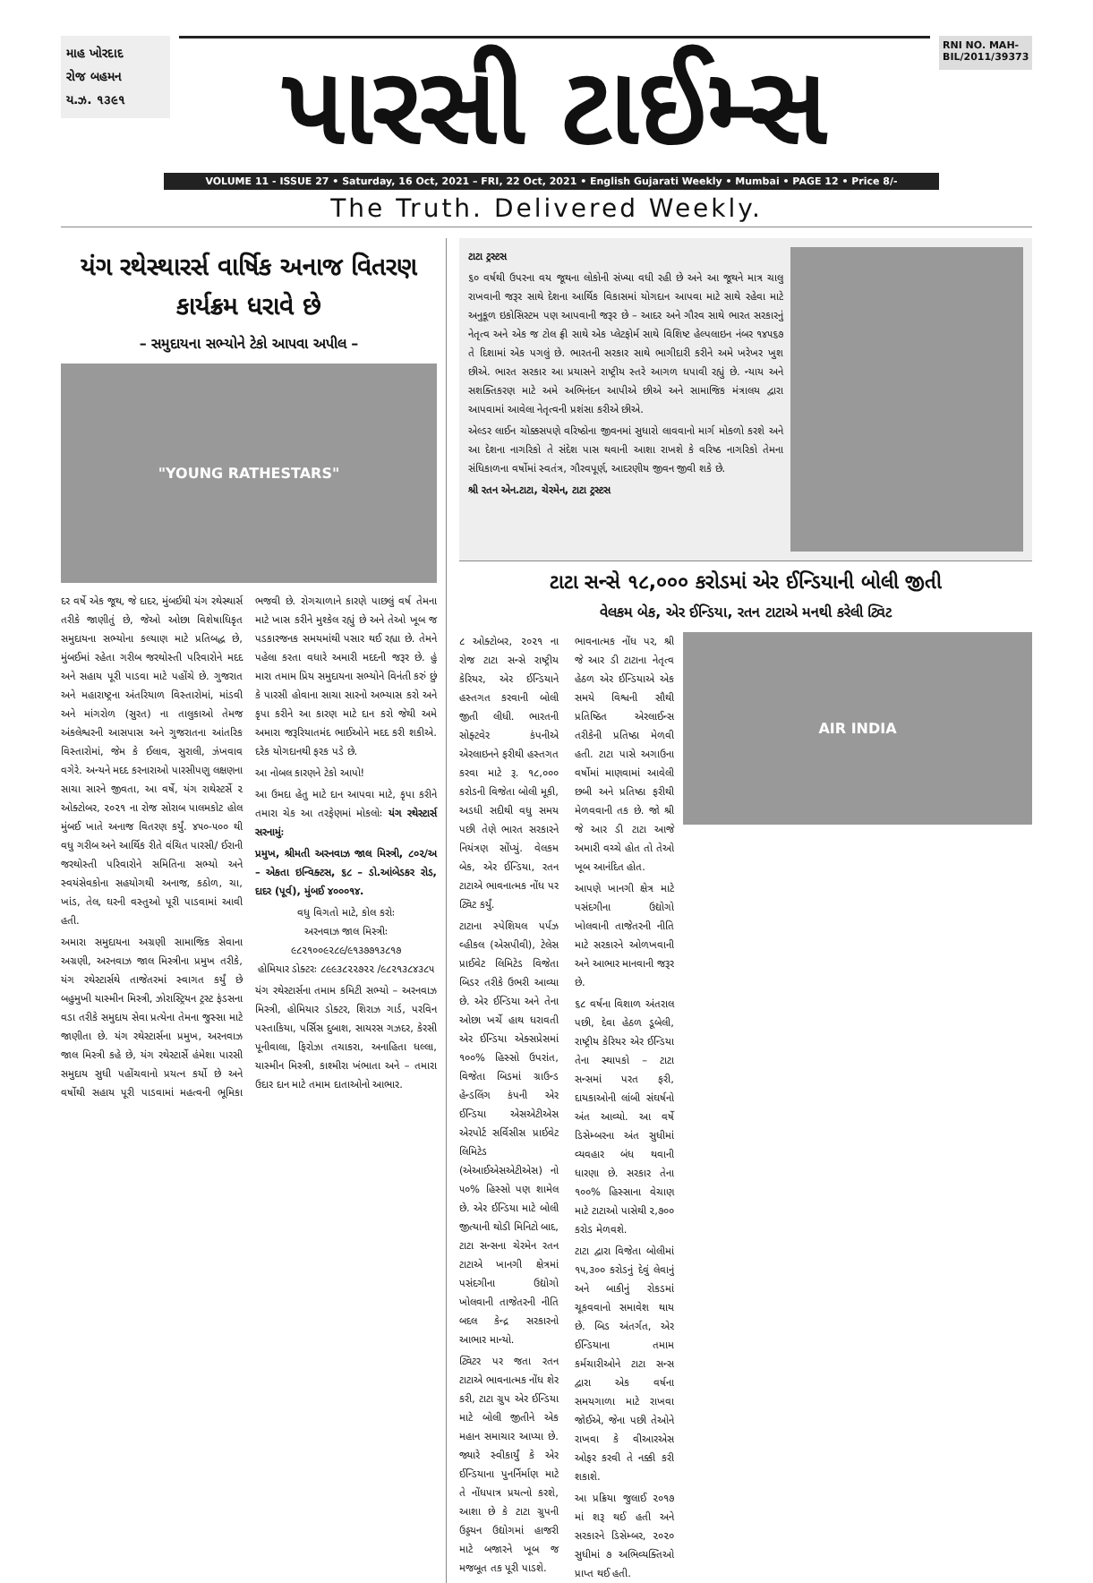માહ ખોરદાદ
રોજ બહમન
ય.ઝ. ૧૩૯૧
પારસી ટાઈમ્સ
RNI NO. MAH-BIL/2011/39373
VOLUME 11 - ISSUE 27 • Saturday, 16 Oct, 2021 – FRI, 22 Oct, 2021 • English Gujarati Weekly • Mumbai • PAGE 12 • Price 8/-
The Truth. Delivered Weekly.
યંગ રથેસ્થારર્સ વાર્ષિક અનાજ વિતરણ કાર્યક્રમ ધરાવે છે
– સમુદાયના સભ્યોને ટેકો આપવા અપીલ –
"YOUNG RATHESTARS"
દર વર્ષે એક જૂથ, જે દાદર, મુંબઈથી યંગ રથેસ્થાર્સ તરીકે જાણીતું છે, જેઓ ઓછા વિશેષાધિકૃત સમુદાયના સભ્યોના કલ્યાણ માટે પ્રતિબદ્ધ છે, મુંબઈમાં રહેતા ગરીબ જરથોસ્તી પરિવારોને મદદ અને સહાય પૂરી પાડવા માટે પહોંચે છે. ગુજરાત અને મહારાષ્ટ્રના અંતરિયાળ વિસ્તારોમાં, માંડવી અને માંગરોળ (સુરત) ના તાલુકાઓ તેમજ અંકલેશ્વરની આસપાસ અને ગુજરાતના આંતરિક વિસ્તારોમાં, જેમ કે ઈલાવ, સુરાલી, ઝંખવાવ વગેરે. અન્યને મદદ કરનારાઓ પારસીપણુ લક્ષણના સાચા સારને જીવતા, આ વર્ષે, યંગ રાથેસ્ટર્સે ૨ ઓક્ટોબર, ૨૦૨૧ ના રોજ સોરાબ પાલમકોટ હોલ મુંબઈ ખાતે અનાજ વિતરણ કર્યું. ૪૫૦-૫૦૦ થી વધુ ગરીબ અને આર્થિક રીતે વંચિત પારસી/ ઈરાની જરથોસ્તી પરિવારોને સમિતિના સભ્યો અને સ્વયંસેવકોના સહયોગથી અનાજ, કઠોળ, ચા, ખાંડ, તેલ, ઘરની વસ્તુઓ પૂરી પાડવામાં આવી હતી.
અમારા સમુદાયના અગ્રણી સામાજિક સેવાના અગ્રણી, અરનવાઝ જાલ મિસ્ત્રીના પ્રમુખ તરીકે, યંગ રથેસ્ટાર્સથે તાજેતરમાં સ્વાગત કર્યું છે બહુમુખી યાસ્મીન મિસ્ત્રી, ઝોરાસ્ટ્રિયન ટ્રસ્ટ ફંડસના વડા તરીકે સમુદાય સેવા પ્રત્યેના તેમના જુસ્સા માટે જાણીતા છે. યંગ રથેસ્ટાર્સના પ્રમુખ, અરનવાઝ જાલ મિસ્ત્રી કહે છે, યંગ રથેસ્ટાર્સે હંમેશા પારસી સમુદાય સુધી પહોંચવાનો પ્રયત્ન કર્યો છે અને વર્ષોથી સહાય પૂરી પાડવામાં મહત્વની ભૂમિકા ભજવી છે. રોગચાળાને કારણે પાછલું વર્ષ તેમના માટે ખાસ કરીને મુશ્કેલ રહ્યું છે અને તેઓ ખૂબ જ પડકારજનક સમયમાંથી પસાર થઈ રહ્યા છે. તેમને પહેલા કરતા વધારે અમારી મદદની જરૂર છે. હું મારા તમામ પ્રિય સમુદાયના સભ્યોને વિનંતી કરું છું કે પારસી હોવાના સાચા સારનો અભ્યાસ કરો અને કૃપા કરીને આ કારણ માટે દાન કરો જેથી અમે અમારા જરૂરિયાતમંદ ભાઈઓને મદદ કરી શકીએ. દરેક યોગદાનથી ફરક પડે છે.
આ નોબલ કારણને ટેકો આપો!
આ ઉમદા હેતુ માટે દાન આપવા માટે, કૃપા કરીને તમારા ચેક આ તરફેણમાં મોકલોઃ યંગ રથેસ્ટાર્સ સરનામુંઃ
પ્રમુખ, શ્રીમતી અરનવાઝ જાલ મિસ્ત્રી, ૮૦૨/અ – એકતા ઇન્વિક્ટસ, ૬૮ – ડો.આંબેડકર રોડ, દાદર (પૂર્વ), મુંબઈ ૪૦૦૦૧૪.
વધુ વિગતો માટે, કોલ કરોઃ
અરનવાઝ જાલ મિસ્ત્રીઃ
૯૮૨૧૦૦૯૨૮૯/૯૧૩૭૭૧૩૮૧૭
હોમિયાર ડોક્ટરઃ ૮૯૯૩૮૨૨૭૨૨ /૯૮૨૧૩૮૪૩૮૫
યંગ રથેસ્ટાર્સના તમામ કમિટી સભ્યો – અરનવાઝ મિસ્ત્રી, હોમિયાર ડોક્ટર, શિરાઝ ગાર્ડ, પરવિન પસ્તાકિયા, પર્સિસ દુબાશ, સાયરસ ગઝદર, કેરસી પૂનીવાલા, ફિરોઝા તચાકરા, અનાહિતા ધલ્લા, યાસ્મીન મિસ્ત્રી, કાશ્મીરા ખંભાતા અને – તમારા ઉદાર દાન માટે તમામ દાતાઓનો આભાર.
ટાટા ટ્રસ્ટસ
૬૦ વર્ષથી ઉપરના વય જૂથના લોકોની સંખ્યા વધી રહી છે અને આ જૂથને માત્ર ચાલુ રાખવાની જરૂર સાથે દેશના આર્થિક વિકાસમાં યોગદાન આપવા માટે સાથે રહેવા માટે અનુકૂળ ઇકોસિસ્ટમ પણ આપવાની જરૂર છે – આદર અને ગૌરવ સાથે ભારત સરકારનું નેતૃત્વ અને એક જ ટોલ ફ્રી સાથે એક પ્લેટફોર્મ સાથે વિશિષ્ટ હેલ્પલાઇન નંબર ૧૪૫૬૭ તે દિશામાં એક પગલું છે. ભારતની સરકાર સાથે ભાગીદારી કરીને અમે ખરેખર ખુશ છીએ. ભારત સરકાર આ પ્રયાસને રાષ્ટ્રીય સ્તરે આગળ ધપાવી રહ્યું છે. ન્યાય અને સશક્તિકરણ માટે અમે અભિનંદન આપીએ છીએ અને સામાજિક મંત્રાલય દ્વારા આપવામાં આવેલા નેતૃત્વની પ્રશંસા કરીએ છીએ.
એલ્ડર લાઈન ચોક્કસપણે વરિષ્ઠોના જીવનમાં સુધારો લાવવાનો માર્ગ મોકળો કરશે અને આ દેશના નાગરિકો તે સંદેશ પાસ થવાની આશા રાખશે કે વરિષ્ઠ નાગરિકો તેમના સંધિકાળના વર્ષોમાં સ્વતંત્ર, ગૌરવપૂર્ણ, આદરણીય જીવન જીવી શકે છે.
શ્રી રતન એન.ટાટા, ચેરમેન, ટાટા ટ્રસ્ટસ
ટાટા સન્સે ૧૮,૦૦૦ કરોડમાં એર ઈન્ડિયાની બોલી જીતી
વેલકમ બેક, એર ઈન્ડિયા, રતન ટાટાએ મનથી કરેલી ટ્વિટ
AIR INDIA
૮ ઓક્ટોબર, ૨૦૨૧ ના રોજ ટાટા સન્સે રાષ્ટ્રીય કેરિયર, એર ઈન્ડિયાને હસ્તગત કરવાની બોલી જીતી લીધી. ભારતની સોફ્ટવેર કંપનીએ એરલાઇનને ફરીથી હસ્તગત કરવા માટે રૂ. ૧૮,૦૦૦ કરોડની વિજેતા બોલી મૂકી, અડધી સદીથી વધુ સમય પછી તેણે ભારત સરકારને નિયંત્રણ સોંપ્યું. વેલકમ બેક, એર ઈન્ડિયા, રતન ટાટાએ ભાવનાત્મક નોંધ પર ટ્વિટ કર્યું.
ટાટાના સ્પેશિયલ પર્પઝ વ્હીકલ (એસપીવી), ટેલેસ પ્રાઈવેટ લિમિટેડ વિજેતા બિડર તરીકે ઉભરી આવ્યા છે. એર ઈન્ડિયા અને તેના ઓછા ખર્ચે હાથ ધરાવતી એર ઈન્ડિયા એક્સપ્રેસમાં ૧૦૦% હિસ્સો ઉપરાંત, વિજેતા બિડમાં ગ્રાઉન્ડ હેન્ડલિંગ કંપની એર ઈન્ડિયા એસએટીએસ એરપોર્ટ સર્વિસીસ પ્રાઈવેટ લિમિટેડ (એઆઈએસએટીએસ) નો ૫૦% હિસ્સો પણ શામેલ છે. એર ઈન્ડિયા માટે બોલી જીત્યાની થોડી મિનિટો બાદ, ટાટા સન્સના ચેરમેન રતન ટાટાએ ખાનગી ક્ષેત્રમાં પસંદગીના ઉદ્યોગો ખોલવાની તાજેતરની નીતિ બદલ કેન્દ્ર સરકારનો આભાર માન્યો.
ટ્વિટર પર જતા રતન ટાટાએ ભાવનાત્મક નોંધ શેર કરી, ટાટા ગ્રુપ એર ઈન્ડિયા માટે બોલી જીતીને એક મહાન સમાચાર આપ્યા છે. જ્યારે સ્વીકાર્યું કે એર ઈન્ડિયાના પુનર્નિર્માણ માટે તે નોંધપાત્ર પ્રયત્નો કરશે, આશા છે કે ટાટા ગ્રુપની ઉડ્ડયન ઉદ્યોગમાં હાજરી માટે બજારને ખૂબ જ મજબૂત તક પૂરી પાડશે.
ભાવનાત્મક નોંધ પર, શ્રી જે આર ડી ટાટાના નેતૃત્વ હેઠળ એર ઈન્ડિયાએ એક સમયે વિશ્વની સૌથી પ્રતિષ્ઠિત એરલાઈન્સ તરીકેની પ્રતિષ્ઠા મેળવી હતી. ટાટા પાસે અગાઉના વર્ષોમાં માણવામાં આવેલી છબી અને પ્રતિષ્ઠા ફરીથી મેળવવાની તક છે. જો શ્રી જે આર ડી ટાટા આજે અમારી વચ્ચે હોત તો તેઓ ખૂબ આનંદિત હોત.
આપણે ખાનગી ક્ષેત્ર માટે પસંદગીના ઉદ્યોગો ખોલવાની તાજેતરની નીતિ માટે સરકારને ઓળખવાની અને આભાર માનવાની જરૂર છે.
૬૮ વર્ષના વિશાળ અંતરાલ પછી, દેવા હેઠળ ડૂબેલી, રાષ્ટ્રીય કેરિયર એર ઈન્ડિયા તેના સ્થાપકો – ટાટા સન્સમાં પરત ફરી, દાયકાઓની લાંબી સંઘર્ષનો અંત આવ્યો. આ વર્ષે ડિસેમ્બરના અંત સુધીમાં વ્યવહાર બંધ થવાની ધારણા છે. સરકાર તેના ૧૦૦% હિસ્સાના વેચાણ માટે ટાટાઓ પાસેથી ૨,૭૦૦ કરોડ મેળવશે.
ટાટા દ્વારા વિજેતા બોલીમાં ૧૫,૩૦૦ કરોડનું દેવું લેવાનું અને બાકીનું રોકડમાં ચૂકવવાનો સમાવેશ થાય છે. બિડ અંતર્ગત, એર ઈન્ડિયાના તમામ કર્મચારીઓને ટાટા સન્સ દ્વારા એક વર્ષના સમયગાળા માટે રાખવા જોઈએ, જેના પછી તેઓને રાખવા કે વીઆરએસ ઓફર કરવી તે નક્કી કરી શકાશે.
આ પ્રક્રિયા જુલાઈ ૨૦૧૭ માં શરૂ થઈ હતી અને સરકારને ડિસેમ્બર, ૨૦૨૦ સુધીમાં ૭ અભિવ્યક્તિઓ પ્રાપ્ત થઈ હતી.